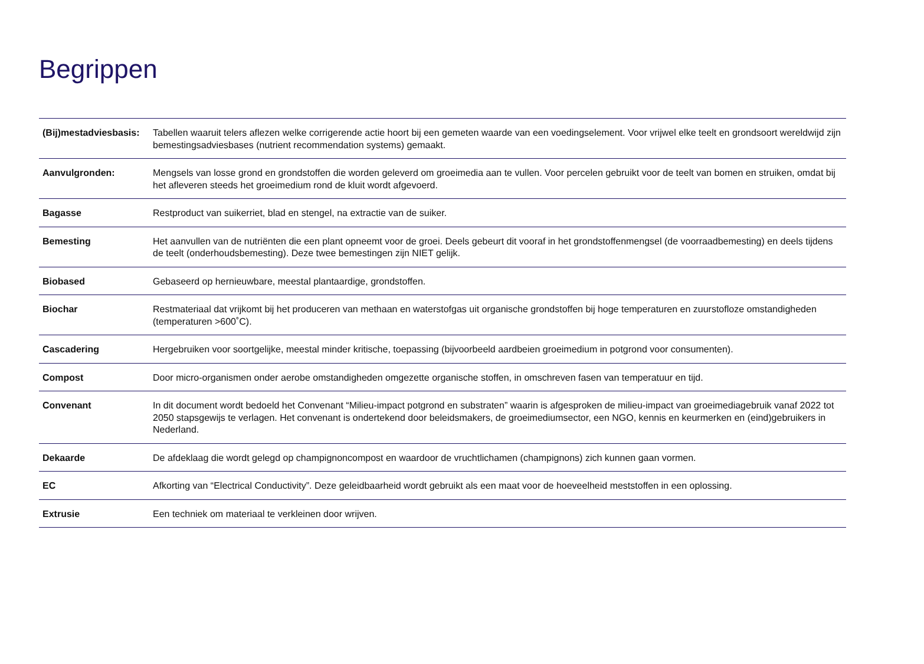Begrippen
| (Bij)mestadviesbasis: | Tabellen waaruit telers aflezen welke corrigerende actie hoort bij een gemeten waarde van een voedingselement. Voor vrijwel elke teelt en grondsoort wereldwijd zijn bemestingsadviesbases (nutrient recommendation systems) gemaakt. |
| Aanvulgronden: | Mengsels van losse grond en grondstoffen die worden geleverd om groeimedia aan te vullen. Voor percelen gebruikt voor de teelt van bomen en struiken, omdat bij het afleveren steeds het groeimedium rond de kluit wordt afgevoerd. |
| Bagasse | Restproduct van suikerriet, blad en stengel, na extractie van de suiker. |
| Bemesting | Het aanvullen van de nutriënten die een plant opneemt voor de groei. Deels gebeurt dit vooraf in het grondstoffenmengsel (de voorraadbemesting) en deels tijdens de teelt (onderhoudsbemesting). Deze twee bemestingen zijn NIET gelijk. |
| Biobased | Gebaseerd op hernieuwbare, meestal plantaardige, grondstoffen. |
| Biochar | Restmateriaal dat vrijkomt bij het produceren van methaan en waterstofgas uit organische grondstoffen bij hoge temperaturen en zuurstofloze omstandigheden (temperaturen >600˚C). |
| Cascadering | Hergebruiken voor soortgelijke, meestal minder kritische, toepassing (bijvoorbeeld aardbeien groeimedium in potgrond voor consumenten). |
| Compost | Door micro-organismen onder aerobe omstandigheden omgezette organische stoffen, in omschreven fasen van temperatuur en tijd. |
| Convenant | In dit document wordt bedoeld het Convenant “Milieu-impact potgrond en substraten” waarin is afgesproken de milieu-impact van groeimediagebruik vanaf 2022 tot 2050 stapsgewijs te verlagen. Het convenant is ondertekend door beleidsmakers, de groeimediumsector, een NGO, kennis en keurmerken en (eind)gebruikers in Nederland. |
| Dekaarde | De afdeklaag die wordt gelegd op champignoncompost en waardoor de vruchtlichamen (champignons) zich kunnen gaan vormen. |
| EC | Afkorting van “Electrical Conductivity”. Deze geleidbaarheid wordt gebruikt als een maat voor de hoeveelheid meststoffen in een oplossing. |
| Extrusie | Een techniek om materiaal te verkleinen door wrijven. |